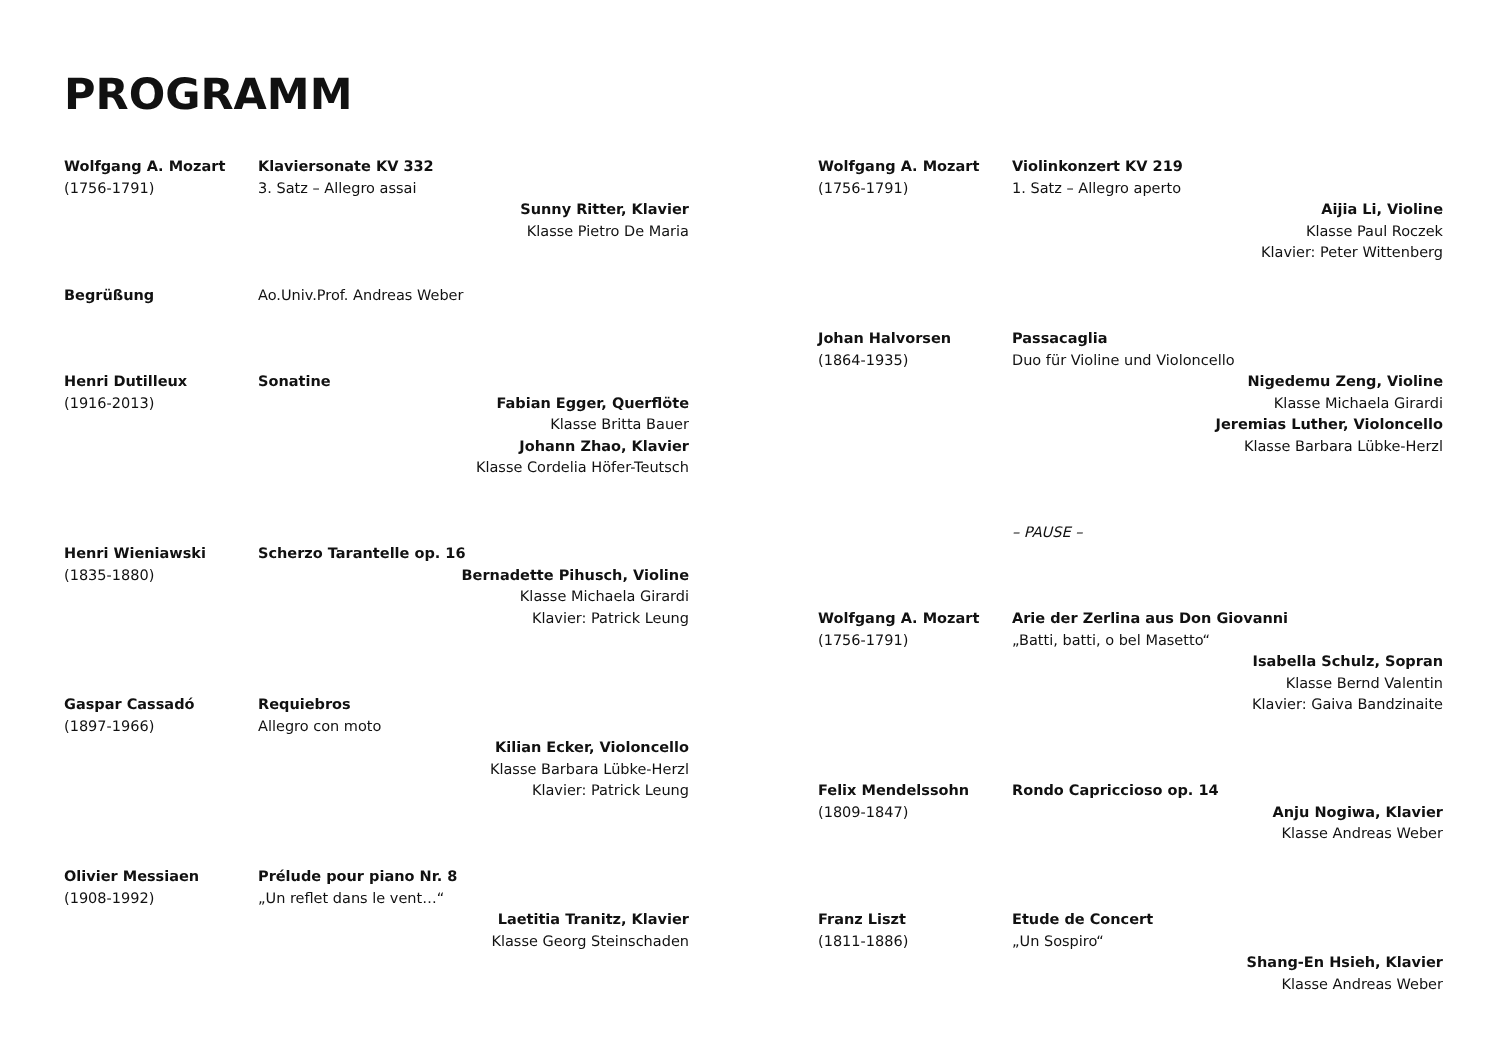PROGRAMM
Wolfgang A. Mozart
(1756-1791)
Klaviersonate KV 332
3. Satz – Allegro assai
Sunny Ritter, Klavier
Klasse Pietro De Maria
Begrüßung
Ao.Univ.Prof. Andreas Weber
Henri Dutilleux
(1916-2013)
Sonatine
Fabian Egger, Querflöte
Klasse Britta Bauer
Johann Zhao, Klavier
Klasse Cordelia Höfer-Teutsch
Henri Wieniawski
(1835-1880)
Scherzo Tarantelle op. 16
Bernadette Pihusch, Violine
Klasse Michaela Girardi
Klavier: Patrick Leung
Gaspar Cassadó
(1897-1966)
Requiebros
Allegro con moto
Kilian Ecker, Violoncello
Klasse Barbara Lübke-Herzl
Klavier: Patrick Leung
Olivier Messiaen
(1908-1992)
Prélude pour piano Nr. 8
„Un reflet dans le vent…“
Laetitia Tranitz, Klavier
Klasse Georg Steinschaden
Wolfgang A. Mozart
(1756-1791)
Violinkonzert KV 219
1. Satz – Allegro aperto
Aijia Li, Violine
Klasse Paul Roczek
Klavier: Peter Wittenberg
Johan Halvorsen
(1864-1935)
Passacaglia
Duo für Violine und Violoncello
Nigedemu Zeng, Violine
Klasse Michaela Girardi
Jeremias Luther, Violoncello
Klasse Barbara Lübke-Herzl
– PAUSE –
Wolfgang A. Mozart
(1756-1791)
Arie der Zerlina aus Don Giovanni
„Batti, batti, o bel Masetto“
Isabella Schulz, Sopran
Klasse Bernd Valentin
Klavier: Gaiva Bandzinaite
Felix Mendelssohn
(1809-1847)
Rondo Capriccioso op. 14
Anju Nogiwa, Klavier
Klasse Andreas Weber
Franz Liszt
(1811-1886)
Etude de Concert
„Un Sospiro“
Shang-En Hsieh, Klavier
Klasse Andreas Weber